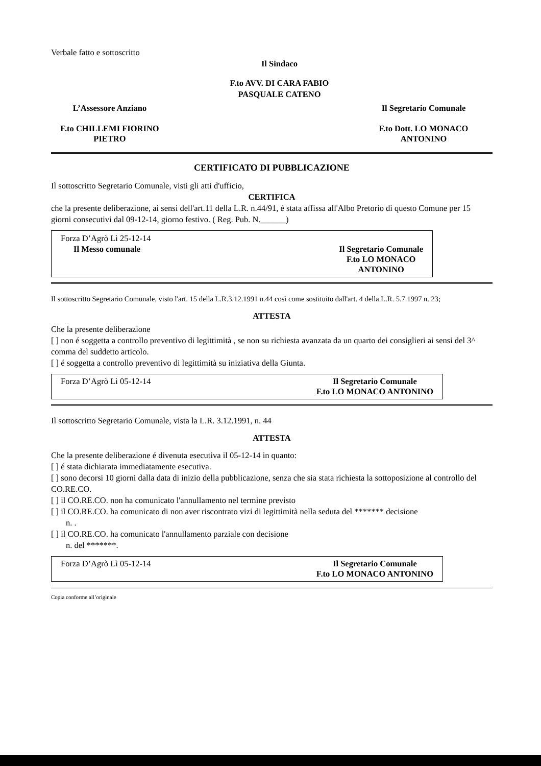Verbale fatto e sottoscritto
Il Sindaco
F.to AVV. DI CARA FABIO
PASQUALE CATENO
L’Assessore Anziano
F.to CHILLEMI FIORINO
PIETRO
Il Segretario Comunale
F.to Dott. LO MONACO
ANTONINO
CERTIFICATO DI PUBBLICAZIONE
Il sottoscritto Segretario Comunale, visti gli atti d'ufficio,
CERTIFICA
che la presente deliberazione, ai sensi dell'art.11 della L.R. n.44/91, é stata affissa all'Albo Pretorio di questo Comune per 15 giorni consecutivi dal 09-12-14, giorno festivo. ( Reg. Pub. N.______)
Forza D’Agrò Lì 25-12-14
Il Messo comunale Il Segretario Comunale
F.to LO MONACO
ANTONINO
Il sottoscritto Segretario Comunale, visto l'art. 15 della L.R.3.12.1991 n.44 così come sostituito dall'art. 4 della L.R. 5.7.1997 n. 23;
ATTESTA
Che la presente deliberazione
[ ] non é soggetta a controllo preventivo di legittimità , se non su richiesta avanzata da un quarto dei consiglieri ai sensi del 3^ comma del suddetto articolo.
[ ] é soggetta a controllo preventivo di legittimità su iniziativa della Giunta.
Forza D’Agrò Lì 05-12-14 Il Segretario Comunale
F.to LO MONACO ANTONINO
Il sottoscritto Segretario Comunale, vista la L.R. 3.12.1991, n. 44
ATTESTA
Che la presente deliberazione é divenuta esecutiva il 05-12-14 in quanto:
[ ] é stata dichiarata immediatamente esecutiva.
[ ] sono decorsi 10 giorni dalla data di inizio della pubblicazione, senza che sia stata richiesta la sottoposizione al controllo del CO.RE.CO.
[ ] il CO.RE.CO. non ha comunicato l'annullamento nel termine previsto
[ ] il CO.RE.CO. ha comunicato di non aver riscontrato vizi di legittimità nella seduta del ******* decisione
n. .
[ ] il CO.RE.CO. ha comunicato l'annullamento parziale con decisione
n. del *******.
Forza D’Agrò Lì 05-12-14 Il Segretario Comunale
F.to LO MONACO ANTONINO
Copia conforme all’originale